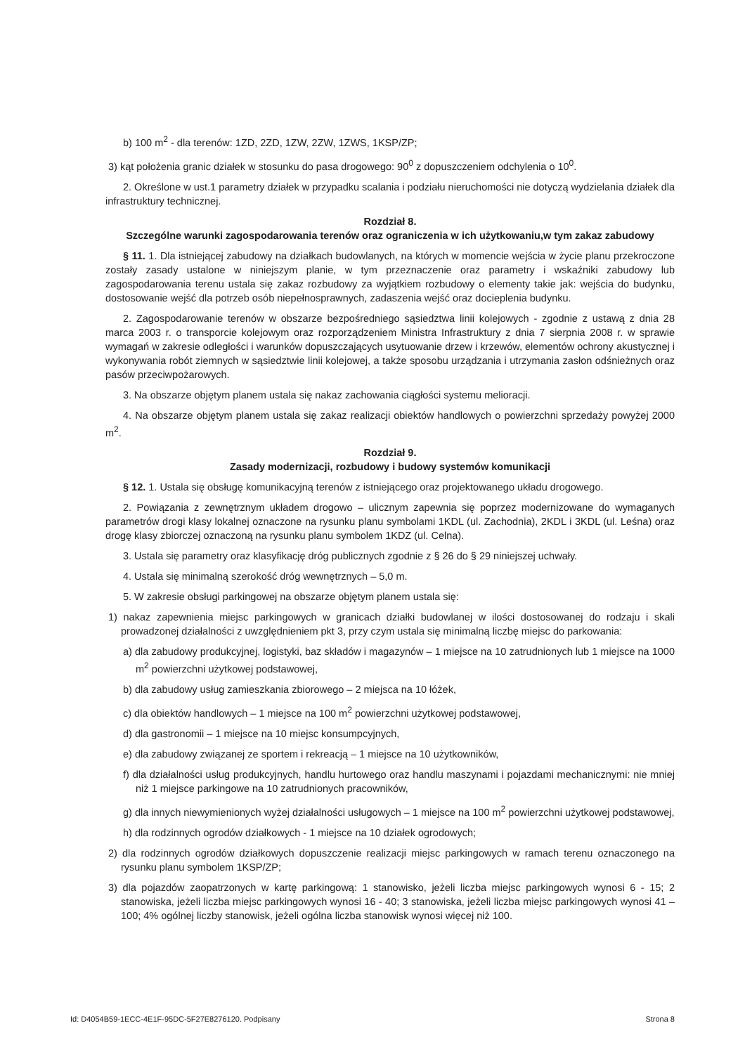b) 100 m<sup>2</sup> - dla terenów: 1ZD, 2ZD, 1ZW, 2ZW, 1ZWS, 1KSP/ZP;
3) kąt położenia granic działek w stosunku do pasa drogowego: 90<sup>0</sup> z dopuszczeniem odchylenia o 10<sup>0</sup>.
2. Określone w ust.1 parametry działek w przypadku scalania i podziału nieruchomości nie dotyczą wydzielania działek dla infrastruktury technicznej.
Rozdział 8.
Szczególne warunki zagospodarowania terenów oraz ograniczenia w ich użytkowaniu,w tym zakaz zabudowy
§ 11. 1. Dla istniejącej zabudowy na działkach budowlanych, na których w momencie wejścia w życie planu przekroczone zostały zasady ustalone w niniejszym planie, w tym przeznaczenie oraz parametry i wskaźniki zabudowy lub zagospodarowania terenu ustala się zakaz rozbudowy za wyjątkiem rozbudowy o elementy takie jak: wejścia do budynku, dostosowanie wejść dla potrzeb osób niepełnosprawnych, zadaszenia wejść oraz docieplenia budynku.
2. Zagospodarowanie terenów w obszarze bezpośredniego sąsiedztwa linii kolejowych - zgodnie z ustawą z dnia 28 marca 2003 r. o transporcie kolejowym oraz rozporządzeniem Ministra Infrastruktury z dnia 7 sierpnia 2008 r. w sprawie wymagań w zakresie odległości i warunków dopuszczających usytuowanie drzew i krzewów, elementów ochrony akustycznej i wykonywania robót ziemnych w sąsiedztwie linii kolejowej, a także sposobu urządzania i utrzymania zasłon odśnieżnych oraz pasów przeciwpożarowych.
3. Na obszarze objętym planem ustala się nakaz zachowania ciągłości systemu melioracji.
4. Na obszarze objętym planem ustala się zakaz realizacji obiektów handlowych o powierzchni sprzedaży powyżej 2000 m<sup>2</sup>.
Rozdział 9.
Zasady modernizacji, rozbudowy i budowy systemów komunikacji
§ 12. 1. Ustala się obsługę komunikacyjną terenów z istniejącego oraz projektowanego układu drogowego.
2. Powiązania z zewnętrznym układem drogowo – ulicznym zapewnia się poprzez modernizowane do wymaganych parametrów drogi klasy lokalnej oznaczone na rysunku planu symbolami 1KDL (ul. Zachodnia), 2KDL i 3KDL (ul. Leśna) oraz drogę klasy zbiorczej oznaczoną na rysunku planu symbolem 1KDZ (ul. Celna).
3. Ustala się parametry oraz klasyfikację dróg publicznych zgodnie z § 26 do § 29 niniejszej uchwały.
4. Ustala się minimalną szerokość dróg wewnętrznych – 5,0 m.
5. W zakresie obsługi parkingowej na obszarze objętym planem ustala się:
1) nakaz zapewnienia miejsc parkingowych w granicach działki budowlanej w ilości dostosowanej do rodzaju i skali prowadzonej działalności z uwzględnieniem pkt 3, przy czym ustala się minimalną liczbę miejsc do parkowania:
a) dla zabudowy produkcyjnej, logistyki, baz składów i magazynów – 1 miejsce na 10 zatrudnionych lub 1 miejsce na 1000 m<sup>2</sup> powierzchni użytkowej podstawowej,
b) dla zabudowy usług zamieszkania zbiorowego – 2 miejsca na 10 łóżek,
c) dla obiektów handlowych – 1 miejsce na 100 m<sup>2</sup> powierzchni użytkowej podstawowej,
d) dla gastronomii – 1 miejsce na 10 miejsc konsumpcyjnych,
e) dla zabudowy związanej ze sportem i rekreacją – 1 miejsce na 10 użytkowników,
f) dla działalności usług produkcyjnych, handlu hurtowego oraz handlu maszynami i pojazdami mechanicznymi: nie mniej niż 1 miejsce parkingowe na 10 zatrudnionych pracowników,
g) dla innych niewymienionych wyżej działalności usługowych – 1 miejsce na 100 m<sup>2</sup> powierzchni użytkowej podstawowej,
h) dla rodzinnych ogrodów działkowych - 1 miejsce na 10 działek ogrodowych;
2) dla rodzinnych ogrodów działkowych dopuszczenie realizacji miejsc parkingowych w ramach terenu oznaczonego na rysunku planu symbolem 1KSP/ZP;
3) dla pojazdów zaopatrzonych w kartę parkingową: 1 stanowisko, jeżeli liczba miejsc parkingowych wynosi 6 - 15; 2 stanowiska, jeżeli liczba miejsc parkingowych wynosi 16 - 40; 3 stanowiska, jeżeli liczba miejsc parkingowych wynosi 41 – 100; 4% ogólnej liczby stanowisk, jeżeli ogólna liczba stanowisk wynosi więcej niż 100.
Id: D4054B59-1ECC-4E1F-95DC-5F27E8276120. Podpisany Strona 8